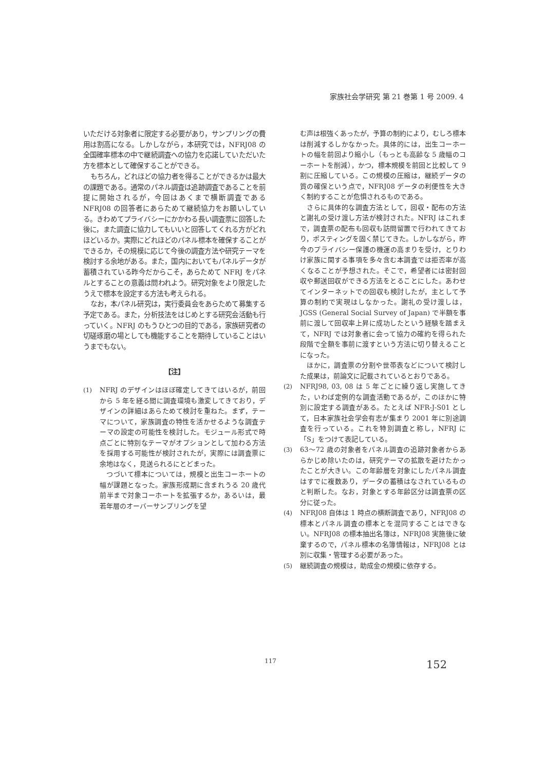家族社会学研究 第 21 巻第 1 号 2009. 4
いただける対象者に限定する必要があり，サンプリングの費用は割高になる。しかしながら，本研究では，NFRJ08 の全国確率標本の中で継続調査への協力を応諾していただいた方を標本として確保することができる。
もちろん，どれほどの協力者を得ることができるかは最大の課題である。通常のパネル調査は追跡調査であることを前提に開始されるが，今回はあくまで横断調査である NFRJ08 の回答者にあらためて継続協力をお願いしている。きわめてプライバシーにかかわる長い調査票に回答した後に，また調査に協力してもいいと回答してくれる方がどれほどいるか。実際にどれほどのパネル標本を確保することができるか，その規模に応じて今後の調査方法や研究テーマを検討する余地がある。また，国内においてもパネルデータが蓄積されている昨今だからこそ，あらためて NFRJ をパネルとすることの意義は問われよう。研究対象をより限定したうえで標本を設定する方法も考えられる。
なお，本パネル研究は，実行委員会をあらためて募集する予定である。また，分析技法をはじめとする研究会活動も行っていく。NFRJ のもうひとつの目的である，家族研究者の切磋琢磨の場としても機能することを期待していることはいうまでもない。
【注】
(1)
NFRJ のデザインはほぼ確定してきてはいるが，前回から 5 年を経る間に調査環境も激変してきており，デザインの詳細はあらためて検討を重ねた。まず，テーマについて，家族調査の特性を活かせるような調査テーマの設定の可能性を検討した。モジュール形式で時点ごとに特別なテーマがオプションとして加わる方法を採用する可能性が検討されたが，実際には調査票に余地はなく，見送られるにとどまった。
つづいて標本については，規模と出生コーホートの幅が課題となった。家族形成期に含まれうる 20 歳代前半まで対象コーホートを拡張するか，あるいは，最若年層のオーバーサンプリングを望
む声は根強くあったが，予算の制約により，むしろ標本は削減するしかなかった。具体的には，出生コーホートの幅を前回より縮小し（もっとも高齢な 5 歳幅のコーホートを削減），かつ，標本規模を前回と比較して 9 割に圧縮している。この規模の圧縮は，継続データの質の確保という点で，NFRJ08 データの利便性を大きく制約することが危惧されるものである。
さらに具体的な調査方法として，回収・配布の方法と謝礼の受け渡し方法が検討された。NFRJ はこれまで，調査票の配布も回収も訪問留置で行われてきており，ポスティングを固く禁じてきた。しかしながら，昨今のプライバシー保護の機運の高まりを受け，とりわけ家族に関する事項を多々含む本調査では拒否率が高くなることが予想された。そこで，希望者には密封回収や郵送回収ができる方法をとることにした。あわせてインターネットでの回収も検討したが，主として予算の制約で実現はしなかった。謝礼の受け渡しは，JGSS (General Social Survey of Japan) で半額を事前に渡して回収率上昇に成功したという経験を踏まえて，NFRJ では対象者に会って協力の確約を得られた段階で全額を事前に渡すという方法に切り替えることになった。
ほかに，調査票の分割や世帯表などについて検討した成果は，前論文に記載されているとおりである。
(2)
NFRJ98, 03, 08 は 5 年ごとに繰り返し実施してきた，いわば定例的な調査活動であるが，このほかに特別に設定する調査がある。たとえば NFR-J-S01 として，日本家族社会学会有志が集まり 2001 年に別途調査を行っている。これを特別調査と称し，NFRJ に「S」をつけて表記している。
(3)
63〜72 歳の対象者をパネル調査の追跡対象者からあらかじめ除いたのは，研究テーマの拡散を避けたかったことが大きい。この年齢層を対象にしたパネル調査はすでに複数あり，データの蓄積はなされているものと判断した。なお，対象とする年齢区分は調査票の区分に従った。
(4)
NFRJ08 自体は 1 時点の横断調査であり，NFRJ08 の標本とパネル調査の標本とを混同することはできない。NFRJ08 の標本抽出名簿は，NFRJ08 実施後に破棄するので，パネル標本の名簿情報は，NFRJ08 とは別に収集・管理する必要があった。
(5)
継続調査の規模は，助成金の規模に依存する。
117 152